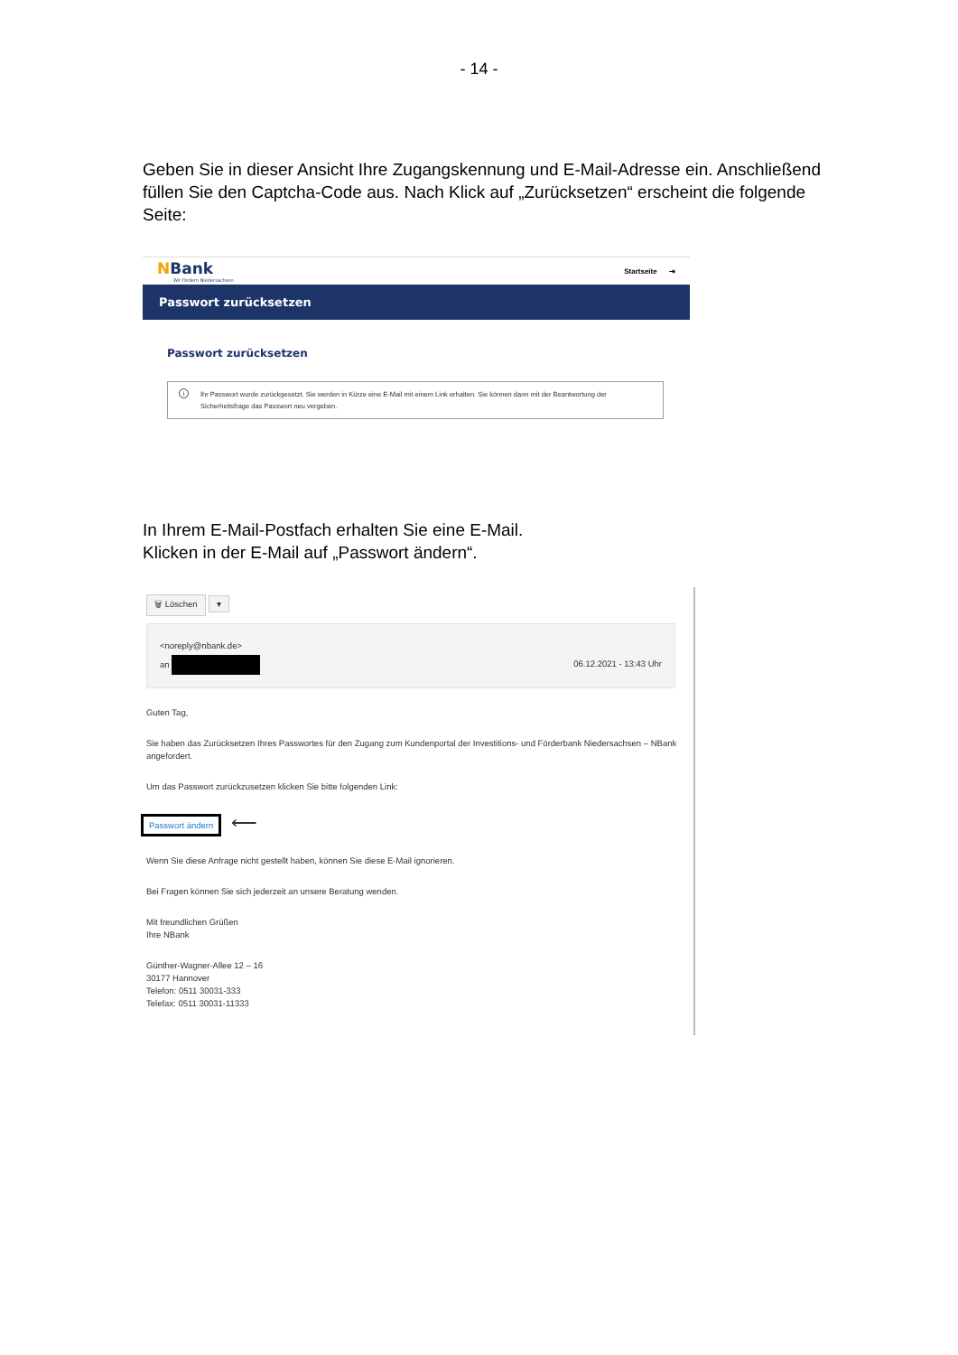- 14 -
Geben Sie in dieser Ansicht Ihre Zugangskennung und E-Mail-Adresse ein. Anschließend füllen Sie den Captcha-Code aus. Nach Klick auf „Zurücksetzen“ erscheint die folgende Seite:
NBank
Wir fördern Niedersachsen
Startseite ⇥
Passwort zurücksetzen
Passwort zurücksetzen
i Ihr Passwort wurde zurückgesetzt. Sie werden in Kürze eine E-Mail mit einem Link erhalten. Sie können dann mit der Beantwortung der Sicherheitsfrage das Passwort neu vergeben.
In Ihrem E-Mail-Postfach erhalten Sie eine E-Mail.
Klicken in der E-Mail auf „Passwort ändern“.
🗑 Löschen ▾
<noreply@nbank.de>
an 06.12.2021 - 13:43 Uhr
Guten Tag,
Sie haben das Zurücksetzen Ihres Passwortes für den Zugang zum Kundenportal der Investitions- und Förderbank Niedersachsen – NBank angefordert.
Um das Passwort zurückzusetzen klicken Sie bitte folgenden Link:
Passwort ändern ⟵
Wenn Sie diese Anfrage nicht gestellt haben, können Sie diese E-Mail ignorieren.
Bei Fragen können Sie sich jederzeit an unsere Beratung wenden.
Mit freundlichen Grüßen
Ihre NBank
Günther-Wagner-Allee 12 – 16
30177 Hannover
Telefon: 0511 30031-333
Telefax: 0511 30031-11333